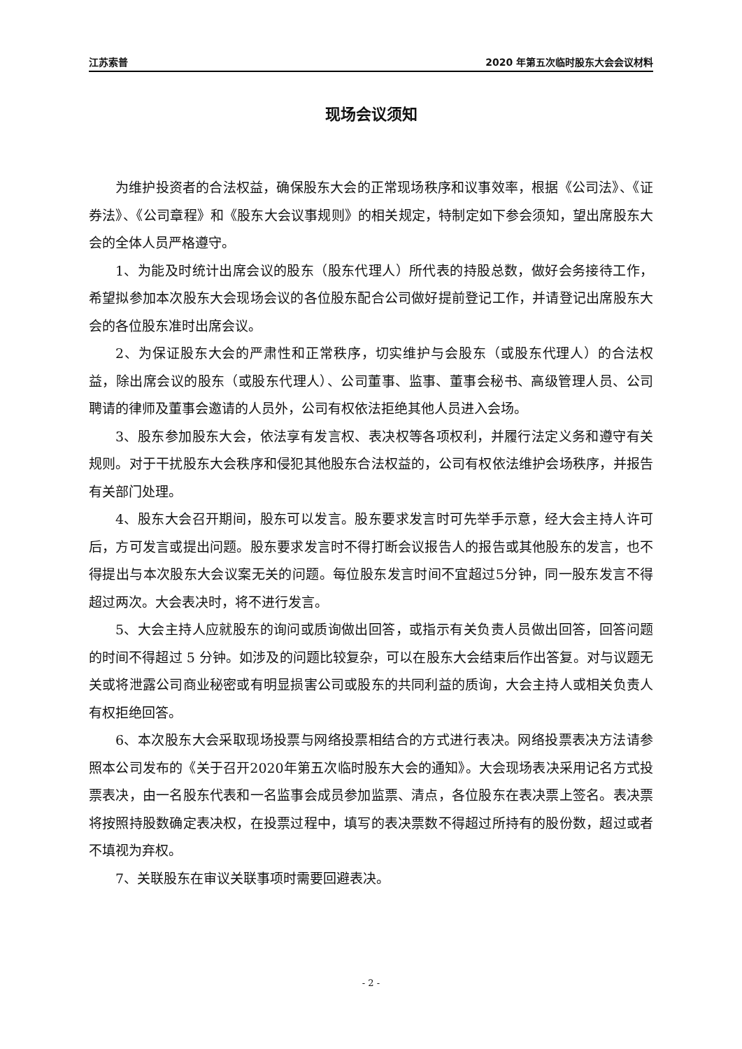江苏索普 2020 年第五次临时股东大会会议材料
现场会议须知
为维护投资者的合法权益，确保股东大会的正常现场秩序和议事效率，根据《公司法》、《证券法》、《公司章程》和《股东大会议事规则》的相关规定，特制定如下参会须知，望出席股东大会的全体人员严格遵守。
1、为能及时统计出席会议的股东（股东代理人）所代表的持股总数，做好会务接待工作，希望拟参加本次股东大会现场会议的各位股东配合公司做好提前登记工作，并请登记出席股东大会的各位股东准时出席会议。
2、为保证股东大会的严肃性和正常秩序，切实维护与会股东（或股东代理人）的合法权益，除出席会议的股东（或股东代理人）、公司董事、监事、董事会秘书、高级管理人员、公司聘请的律师及董事会邀请的人员外，公司有权依法拒绝其他人员进入会场。
3、股东参加股东大会，依法享有发言权、表决权等各项权利，并履行法定义务和遵守有关规则。对于干扰股东大会秩序和侵犯其他股东合法权益的，公司有权依法维护会场秩序，并报告有关部门处理。
4、股东大会召开期间，股东可以发言。股东要求发言时可先举手示意，经大会主持人许可后，方可发言或提出问题。股东要求发言时不得打断会议报告人的报告或其他股东的发言，也不得提出与本次股东大会议案无关的问题。每位股东发言时间不宜超过5分钟，同一股东发言不得超过两次。大会表决时，将不进行发言。
5、大会主持人应就股东的询问或质询做出回答，或指示有关负责人员做出回答，回答问题的时间不得超过 5 分钟。如涉及的问题比较复杂，可以在股东大会结束后作出答复。对与议题无关或将泄露公司商业秘密或有明显损害公司或股东的共同利益的质询，大会主持人或相关负责人有权拒绝回答。
6、本次股东大会采取现场投票与网络投票相结合的方式进行表决。网络投票表决方法请参照本公司发布的《关于召开2020年第五次临时股东大会的通知》。大会现场表决采用记名方式投票表决，由一名股东代表和一名监事会成员参加监票、清点，各位股东在表决票上签名。表决票将按照持股数确定表决权，在投票过程中，填写的表决票数不得超过所持有的股份数，超过或者不填视为弃权。
7、关联股东在审议关联事项时需要回避表决。
- 2 -